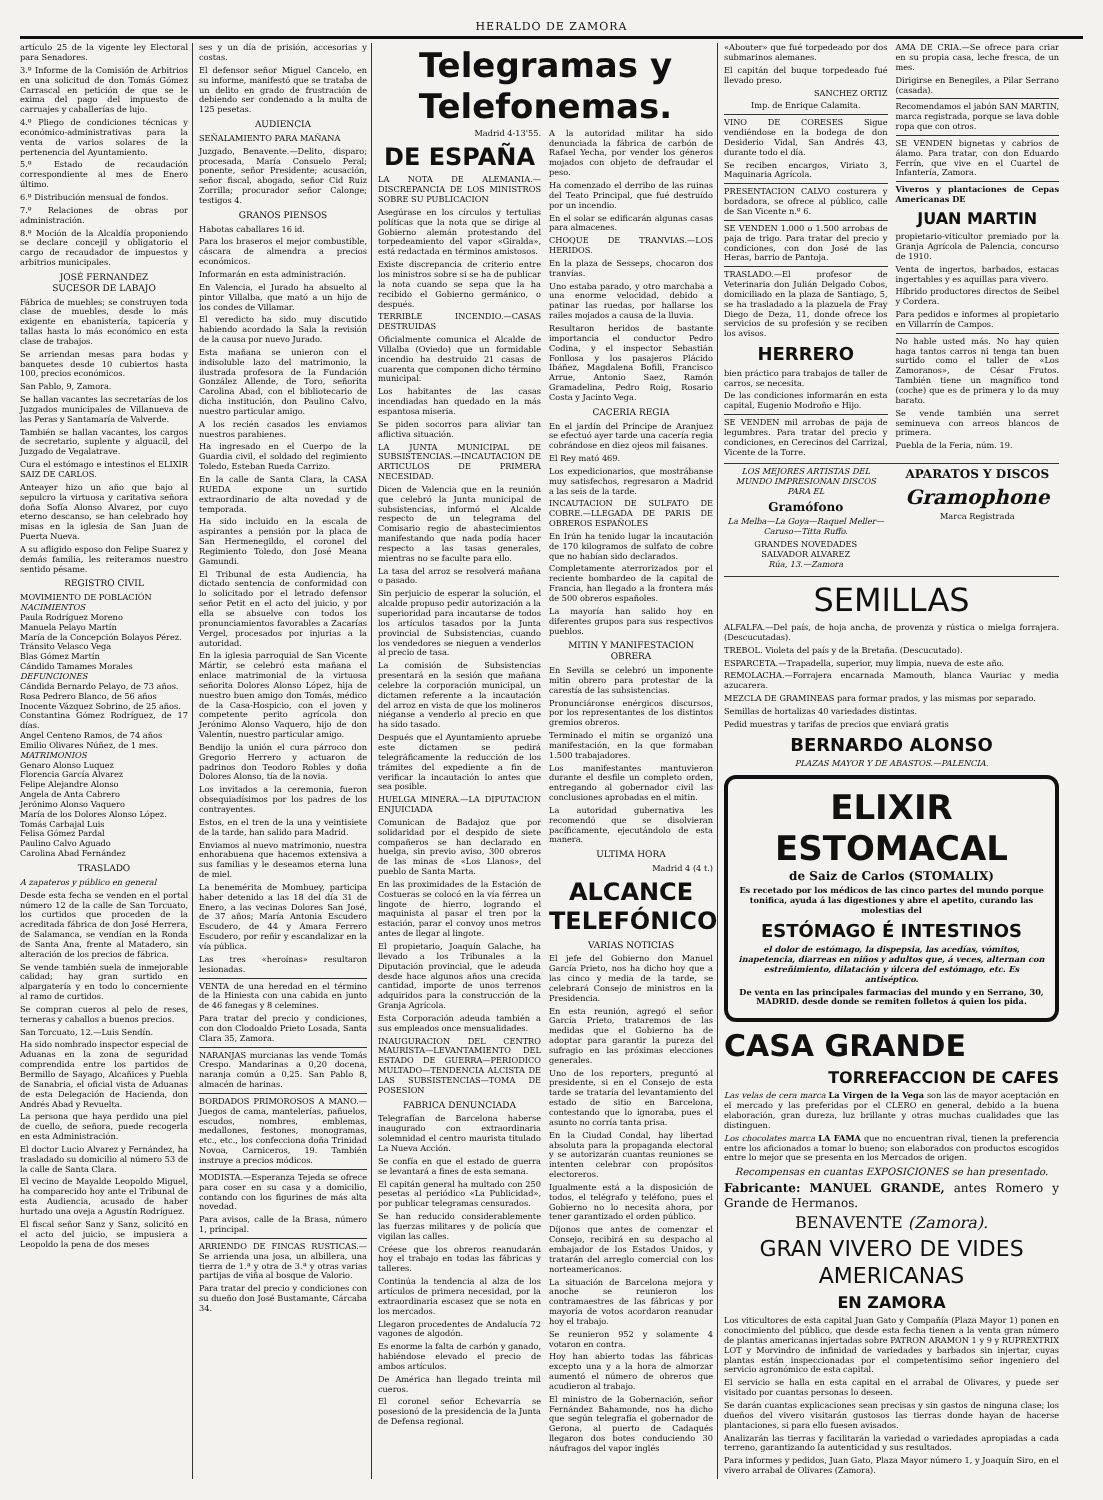HERALDO DE ZAMORA
artículo 25 de la vigente ley Electoral para Senadores.
3.º Informe de la Comisión de Arbitrios en una solicitud de don Tomás Gómez Carrascal en petición de que se le exima del pago del impuesto de carruajes y caballerías de lujo.
4.º Pliego de condiciones técnicas y económico-administrativas para la venta de varios solares de la pertenencia del Ayuntamiento.
5.º Estado de recaudación correspondiente al mes de Enero último.
6.º Distribución mensual de fondos.
7.º Relaciones de obras por administración.
8.º Moción de la Alcaldía proponiendo se declare concejil y obligatorio el cargo de recaudador de impuestos y arbitrios municipales.
JOSÉ FERNANDEZ
SUCESOR DE LABAJO
Fábrica de muebles; se construyen toda clase de muebles, desde lo más exigente en ebanistería, tapicería y tallas hasta lo más económico en esta clase de trabajos.
Se arriendan mesas para bodas y banquetes desde 10 cubiertos hasta 100, precios económicos.
San Pablo, 9, Zamora.
Se hallan vacantes las secretarías de los Juzgados municipales de Villanueva de las Peras y Santamaría de Valverde.
También se hallan vacantes, los cargos de secretario, suplente y alguacil, del Juzgado de Vegalatrave.
Cura el estómago e intestinos el ELIXIR SAIZ DE CARLOS.
Anteayer hizo un año que bajo al sepulcro la virtuosa y caritativa señora doña Sofía Alonso Alvarez, por cuyo eterno descanso, se han celebrado hoy misas en la iglesia de San Juan de Puerta Nueva.
A su afligido esposo don Felipe Suarez y demás familia, les reiteramos nuestro sentido pésame.
REGISTRO CIVIL
MOVIMIENTO DE POBLACIÓN
NACIMIENTOS
Paula Rodríguez Moreno
Manuela Pelayo Martín
María de la Concepción Bolayos Pérez.
Tránsito Velasco Vega
Blas Gómez Martín
Cándido Tamames Morales
DEFUNCIONES
Cándida Bernardo Pelayo, de 73 años.
Rosa Pedrero Blanco, de 56 años
Inocente Vázquez Sobrino, de 25 años.
Constantina Gómez Rodríguez, de 17 días.
Angel Centeno Ramos, de 74 años
Emilio Olivares Núñez, de 1 mes.
MATRIMONIOS
Genaro Alonso Luquez
Florencia García Alvarez
Felipe Alejandre Alonso
Angela de Anta Cabrero
Jerónimo Alonso Vaquero
María de los Dolores Alonso López.
Tomás Carbajal Luis
Felisa Gómez Pardal
Paulino Calvo Aguado
Carolina Abad Fernández
TRASLADO
A zapateros y público en general
Desde esta fecha se venden en el portal número 12 de la calle de San Torcuato, los curtidos que proceden de la acreditada fábrica de don José Herrera, de Salamanca, se vendían en la Ronda de Santa Ana, frente al Matadero, sin alteración de los precios de fábrica.
Se vende también suela de inmejorable calidad; hay gran surtido en alpargatería y en todo lo concerniente al ramo de curtidos.
Se compran cueros al pelo de reses, terneras y caballos a buenos precios.
San Torcuato, 12.—Luis Sendín.
Ha sido nombrado inspector especial de Aduanas en la zona de seguridad comprendida entre los partidos de Bermillo de Sayago, Alcañices y Puebla de Sanabria, el oficial vista de Aduanas de esta Delegación de Hacienda, don Andrés Abad y Revuelta.
La persona que haya perdido una piel de cuello, de señora, puede recogerla en esta Administración.
El doctor Lucio Alvarez y Fernández, ha trasladado su domicilio al número 53 de la calle de Santa Clara.
El vecino de Mayalde Leopoldo Miguel, ha comparecido hoy ante el Tribunal de esta Audiencia, acusado de haber hurtado una oveja a Agustín Rodríguez.
El fiscal señor Sanz y Sanz, solicitó en el acto del juicio, se impusiera a Leopoldo la pena de dos meses
ses y un día de prisión, accesorias y costas.
El defensor señor Miguel Cancelo, en su informe, manifestó que se trataba de un delito en grado de frustración de debiendo ser condenado a la multa de 125 pesetas.
AUDIENCIA
SEÑALAMIENTO PARA MAÑANA
Juzgado, Benavente.—Delito, disparo; procesada, María Consuelo Peral; ponente, señor Presidente; acusación, señor fiscal, abogado, señor Cid Ruiz Zorrilla; procurador señor Calonge; testigos 4.
GRANOS PIENSOS
Habotas caballares 16 id.
Para los braseros el mejor combustible, cáscara de almendra a precios económicos.
Informarán en esta administración.
En Valencia, el Jurado ha absuelto al pintor Villalba, que mató a un hijo de los condes de Villamar.
El veredicto ha sido muy discutido habiendo acordado la Sala la revisión de la causa por nuevo Jurado.
Esta mañana se unieron con el indisoluble lazo del matrimonio, la ilustrada profesora de la Fundación González Allende, de Toro, señorita Carolina Abad, con el bibliotecario de dicha institución, don Paulino Calvo, nuestro particular amigo.
A los recién casados les enviamos nuestros parabienes.
Ha ingresado en el Cuerpo de la Guardia civil, el soldado del regimiento Toledo, Esteban Rueda Carrizo.
En la calle de Santa Clara, la CASA RUEDA expone un surtido extraordinario de alta novedad y de temporada.
Ha sido incluido en la escala de aspirantes a pensión por la placa de San Hermenegildo, el coronel del Regimiento Toledo, don José Meana Gamundi.
El Tribunal de esta Audiencia, ha dictado sentencia de conformidad con lo solicitado por el letrado defensor señor Petit en el acto del juicio, y por ella se absuelve con todos los pronunciamientos favorables a Zacarías Vergel, procesados por injurias a la autoridad.
En la iglesia parroquial de San Vicente Mártir, se celebró esta mañana el enlace matrimonial de la virtuosa señorita Dolores Alonso López, hija de nuestro buen amigo don Tomás, médico de la Casa-Hospicio, con el joven y competente perito agrícola don Jerónimo Alonso Vaquero, hijo de don Valentín, nuestro particular amigo.
Bendijo la unión el cura párroco don Gregorio Herrero y actuaron de padrinos don Teodoro Robles y doña Dolores Alonso, tía de la novia.
Los invitados a la ceremonia, fueron obsequiadísimos por los padres de los contrayentes.
Estos, en el tren de la una y veintisiete de la tarde, han salido para Madrid.
Enviamos al nuevo matrimonio, nuestra enhorabuena que hacemos extensiva a sus familias y le deseamos eterna luna de miel.
La benemérita de Mombuey, participa haber detenido a las 18 del día 31 de Enero, a las vecinas Dolores San José, de 37 años; María Antonia Escudero Escudero, de 44 y Amara Ferrero Escudero, por reñir y escandalizar en la vía pública.
Las tres «heroínas» resultaron lesionadas.
VENTA de una heredad en el término de la Hiniesta con una cabida en junto de 46 fanegas y 8 celemines.
Para tratar del precio y condiciones, con don Clodoaldo Prieto Losada, Santa Clara 35, Zamora.
NARANJAS murcianas las vende Tomás Crespo. Mandarinas a 0,20 docena, naranja común a 0,25. San Pablo 8, almacén de harinas.
BORDADOS PRIMOROSOS A MANO.—Juegos de cama, mantelerías, pañuelos, escudos, nombres, emblemas, medallones, festones, monogramas, etc., etc., los confecciona doña Trinidad Novoa, Carniceros, 19. También instruye a precios módicos.
MODISTA.—Esperanza Tejeda se ofrece para coser en su casa y a domicilio, contando con los figurines de más alta novedad.
Para avisos, calle de la Brasa, número 1, principal.
ARRIENDO DE FINCAS RUSTICAS.—Se arrienda una josa, un albillera, una tierra de 1.ª y otra de 3.ª y otras varias partijas de viña al bosque de Valorio.
Para tratar del precio y condiciones con su dueño don José Bustamante, Cárcaba 34.
Telegramas y Telefonemas.
Madrid 4-13'55.
DE ESPAÑA
LA NOTA DE ALEMANIA.—DISCREPANCIA DE LOS MINISTROS SOBRE SU PUBLICACION
Asegúrase en los círculos y tertulias políticas que la nota que se dirige al Gobierno alemán protestando del torpedeamiento del vapor «Giralda», está redactada en términos amistosos.
Existe discrepancia de criterio entre los ministros sobre si se ha de publicar la nota cuando se sepa que la ha recibido el Gobierno germánico, o después.
TERRIBLE INCENDIO.—CASAS DESTRUIDAS
Oficialmente comunica el Alcalde de Villalba (Oviedo) que un formidable incendio ha destruido 21 casas de cuarenta que componen dicho término municipal.
Los habitantes de las casas incendiadas han quedado en la más espantosa miseria.
Se piden socorros para aliviar tan aflictiva situación.
LA JUNTA MUNICIPAL DE SUBSISTENCIAS.—INCAUTACION DE ARTICULOS DE PRIMERA NECESIDAD.
Dicen de Valencia que en la reunión que celebró la Junta municipal de subsistencias, informó el Alcalde respecto de un telegrama del Comisario regio de abastecimientos manifestando que nada podía hacer respecto a las tasas generales, mientras no se faculte para ello.
La tasa del arroz se resolverá mañana o pasado.
Sin perjuicio de esperar la solución, el alcalde propuso pedir autorización a la superioridad para incautarse de todos los artículos tasados por la Junta provincial de Subsistencias, cuando los vendedores se nieguen a venderlos al precio de tasa.
La comisión de Subsistencias presentará en la sesión que mañana celebre la corporación municipal, un dictamen referente a la incautación del arroz en vista de que los molineros niéganse a venderlo al precio en que ha sido tasado.
Después que el Ayuntamiento apruebe este dictamen se pedirá telegráficamente la reducción de los trámites del expediente a fin de verificar la incautación lo antes que sea posible.
HUELGA MINERA.—LA DIPUTACION ENJUICIADA
Comunican de Badajoz que por solidaridad por el despido de siete compañeros se han declarado en huelga, sin previo aviso, 300 obreros de las minas de «Los Llanos», del pueblo de Santa Marta.
En las proximidades de la Estación de Costueras se colocó en la vía férrea un lingote de hierro, logrando el maquinista al pasar el tren por la estación, parar el convoy unos metros antes de llegar al lingote.
El propietario, Joaquín Galache, ha llevado a los Tribunales a la Diputación provincial, que le adeuda desde hace algunos años una crecida cantidad, importe de unos terrenos adquiridos para la construcción de la Granja Agrícola.
Esta Corporación adeuda también a sus empleados once mensualidades.
INAUGURACION DEL CENTRO MAURISTA—LEVANTAMIENTO DEL ESTADO DE GUERRA—PERIODICO MULTADO—TENDENCIA ALCISTA DE LAS SUBSISTENCIAS—TOMA DE POSESION
FABRICA DENUNCIADA
Telegrafían de Barcelona haberse inaugurado con extraordinaria solemnidad el centro maurista titulado La Nueva Acción.
Se confía en que el estado de guerra se levantará a fines de esta semana.
El capitán general ha multado con 250 pesetas al periódico «La Publicidad», por publicar telegramas censurados.
Se han reducido considerablemente las fuerzas militares y de policía que vigilan las calles.
Créese que los obreros reanudarán hoy el trabajo en todas las fábricas y talleres.
Continúa la tendencia al alza de los artículos de primera necesidad, por la extraordinaria escasez que se nota en los mercados.
Llegaron procedentes de Andalucía 72 vagones de algodón.
Es enorme la falta de carbón y ganado, habiéndose elevado el precio de ambos artículos.
De América han llegado treinta mil cueros.
El coronel señor Echevarría se posesionó de la presidencia de la Junta de Defensa regional.
A la autoridad militar ha sido denunciada la fábrica de carbón de Rafael Yecha, por vender los géneros mojados con objeto de defraudar el peso.
Ha comenzado el derribo de las ruinas del Teato Principal, que fué destruído por un incendio.
En el solar se edificarán algunas casas para almacenes.
CHOQUE DE TRANVIAS.—LOS HERIDOS.
En la plaza de Sesseps, chocaron dos tranvías.
Uno estaba parado, y otro marchaba a una enorme velocidad, debido a patinar las ruedas, por hallarse los railes mojados a causa de la lluvia.
Resultaron heridos de bastante importancia el conductor Pedro Codina, y el inspector Sebastián Fonllosa y los pasajeros Plácido Ibáñez, Magdalena Bofili, Francisco Arrue, Antonio Saez, Ramón Gramadelina, Pedro Roig, Rosario Costa y Jacinto Vega.
CACERIA REGIA
En el jardín del Príncipe de Aranjuez se efectuó ayer tarde una cacería regia cobrándose en diez ojeos mil faisanes.
El Rey mató 469.
Los expedicionarios, que mostrábanse muy satisfechos, regresaron a Madrid a las seis de la tarde.
INCAUTACION DE SULFATO DE COBRE.—LLEGADA DE PARIS DE OBREROS ESPAÑOLES
En Irún ha tenido lugar la incautación de 170 kilogramos de sulfato de cobre que no habían sido declarados.
Completamente aterrorizados por el reciente bombardeo de la capital de Francia, han llegado a la frontera más de 500 obreros españoles.
La mayoría han salido hoy en diferentes grupos para sus respectivos pueblos.
MITIN Y MANIFESTACION OBRERA
En Sevilla se celebró un imponente mitin obrero para protestar de la carestía de las subsistencias.
Pronunciáronse enérgicos discursos, por los representantes de los distintos gremios obreros.
Terminado el mitin se organizó una manifestación, en la que formaban 1.500 trabajadores.
Los manifestantes mantuvieron durante el desfile un completo orden, entregando al gobernador civil las conclusiones aprobadas en el mitin.
La autoridad gubernativa les recomendó que se disolvieran pacíficamente, ejecutándolo de esta manera.
ULTIMA HORA
Madrid 4 (4 t.)
ALCANCE TELEFÓNICO
VARIAS NOTICIAS
El jefe del Gobierno don Manuel García Prieto, nos ha dicho hoy que a las cinco y media de la tarde, se celebrará Consejo de ministros en la Presidencia.
En esta reunión, agregó el señor García Prieto, trataremos de las medidas que el Gobierno ha de adoptar para garantir la pureza del sufragio en las próximas elecciones generales.
Uno de los reporters, preguntó al presidente, si en el Consejo de esta tarde se trataría del levantamiento del estado de sitio en Barcelona, contestando que lo ignoraba, pues el asunto no corría tanta prisa.
En la Ciudad Condal, hay libertad absoluta para la propaganda electoral y se autorizarán cuantas reuniones se intenten celebrar con propósitos electoreros.
Igualmente está a la disposición de todos, el telégrafo y teléfono, pues el Gobierno no lo necesita ahora, por tener garantizado el orden público.
Díjonos que antes de comenzar el Consejo, recibirá en su despacho al embajador de los Estados Unidos, y tratarán del arreglo comercial con los norteamericanos.
La situación de Barcelona mejora y anoche se reunieron los contramaestres de las fábricas y por mayoría de votos acordaron reanudar hoy el trabajo.
Se reunieron 952 y solamente 4 votaron en contra.
Hoy han abierto todas las fábricas excepto una y a la hora de almorzar aumentó el número de obreros que acudieron al trabajo.
El ministro de la Gobernación, señor Fernández Bahamonde, nos ha dicho que según telegrafía el gobernador de Gerona, al puerto de Cadaqués llegaron dos botes conduciendo 30 náufragos del vapor inglés
«Abouter» que fué torpedeado por dos submarinos alemanes.
El capitán del buque torpedeado fué llevado preso.
SANCHEZ ORTIZ
Imp. de Enrique Calamita.
VINO DE CORESES Sigue vendiéndose en la bodega de don Desiderio Vidal, San Andrés 43, durante todo el día.
Se reciben encargos, Viriato 3, Maquinaria Agrícola.
PRESENTACION CALVO costurera y bordadora, se ofrece al público, calle de San Vicente n.º 6.
SE VENDEN 1.000 o 1.500 arrobas de paja de trigo. Para tratar del precio y condiciones, con don José de las Heras, barrio de Pantoja.
TRASLADO.—El profesor de Veterinaria don Julián Delgado Cobos, domiciliado en la plaza de Santiago, 5, se ha trasladado a la plazuela de Fray Diego de Deza, 11, donde ofrece los servicios de su profesión y se reciben los avisos.
HERRERO
bien práctico para trabajos de taller de carros, se necesita.
De las condiciones informarán en esta capital, Eugenio Modroño e Hijo.
SE VENDEN mil arrobas de paja de legumbres. Para tratar del precio y condiciones, en Cerecinos del Carrizal, Vicente de la Torre.
AMA DE CRIA.—Se ofrece para criar en su propia casa, leche fresca, de un mes.
Dirigirse en Benegiles, a Pilar Serrano (casada).
Recomendamos el jabón SAN MARTIN, marca registrada, porque se lava doble ropa que con otros.
SE VENDEN bignetas y cabrios de álamo. Para tratar, con don Eduardo Ferrín, que vive en el Cuartel de Infantería, Zamora.
Viveros y plantaciones de Cepas Americanas DE
JUAN MARTIN
propietario-viticultor premiado por la Granja Agrícola de Palencia, concurso de 1910.
Venta de ingertos, barbados, estacas ingertables y es aquillas para vivero.
Híbrido productores directos de Seibel y Cordera.
Para pedidos e informes al propietario en Villarrín de Campos.
No hable usted más. No hay quien haga tantos carros ni tenga tan buen surtido como el taller de «Los Zamoranos», de César Frutos. También tiene un magnífico tond (coche) que es de primera y lo da muy barato.
Se vende también una serret seminueva con arreos blancos de primera.
Puebla de la Feria, núm. 19.
LOS MEJORES ARTISTAS DEL MUNDO IMPRESIONAN DISCOS PARA EL
Gramófono
La Melba—La Goya—Raquel Meller—Caruso—Titta Ruffo.
GRANDES NOVEDADES
SALVADOR ALVAREZ
Rúa, 13.—Zamora
APARATOS Y DISCOS
Gramophone
Marca Registrada
SEMILLAS
ALFALFA.—Del país, de hoja ancha, de provenza y rústica o mielga forrajera. (Descucutadas).
TREBOL. Violeta del país y de la Bretaña. (Descucutado).
ESPARCETA.—Trapadella, superior, muy limpia, nueva de este año.
REMOLACHA.—Forrajera encarnada Mamouth, blanca Vauriac y media azucarera.
MEZCLA DE GRAMINEAS para formar prados, y las mismas por separado.
Semillas de hortalizas 40 variedades distintas.
Pedid muestras y tarifas de precios que enviará gratis
BERNARDO ALONSO
PLAZAS MAYOR Y DE ABASTOS.—PALENCIA.
ELIXIR ESTOMACAL
de Saiz de Carlos (STOMALIX)
Es recetado por los médicos de las cinco partes del mundo porque tonifica, ayuda á las digestiones y abre el apetito, curando las molestias del
ESTÓMAGO É INTESTINOS
el dolor de estómago, la dispepsia, las acedías, vómitos, inapetencia, diarreas en niños y adultos que, á veces, alternan con estreñimiento, dilatación y úlcera del estómago, etc. Es antiséptico.
De venta en las principales farmacias del mundo y en Serrano, 30, MADRID. desde donde se remiten folletos á quien los pida.
CASA GRANDE
TORREFACCION DE CAFES
Las velas de cera marca La Virgen de la Vega son las de mayor aceptación en el mercado y las preferidas por el CLERO en general, debido a la buena elaboración, gran dureza, luz brillante y otras muchas cualidades que las distinguen.
Los chocolates marca LA FAMA que no encuentran rival, tienen la preferencia entre los aficionados a tomar lo bueno; son elaborados con productos escogidos entre lo mejor que se presenta en los Mercados de origen.
Recompensas en cuantas EXPOSICIONES se han presentado.
Fabricante: MANUEL GRANDE, antes Romero y Grande de Hermanos.
BENAVENTE (Zamora).
GRAN VIVERO DE VIDES AMERICANAS
EN ZAMORA
Los viticultores de esta capital Juan Gato y Compañía (Plaza Mayor 1) ponen en conocimiento del público, que desde esta fecha tienen a la venta gran número de plantas americanas injertadas sobre PATRON ARAMON 1 y 9 y RUPREXTRIX LOT y Morvindro de infinidad de variedades y barbados sin injertar, cuyas plantas están inspeccionadas por el competentísimo señor ingeniero del servicio agronómico de esta capital.
El servicio se halla en esta capital en el arrabal de Olivares, y puede ser visitado por cuantas personas lo deseen.
Se darán cuantas explicaciones sean precisas y sin gastos de ninguna clase; los dueños del vivero visitarán gustosos las tierras donde hayan de hacerse plantaciones, si para ello fuesen avisados.
Analizarán las tierras y facilitarán la variedad o variedades apropiadas a cada terreno, garantizando la autenticidad y sus resultados.
Para informes y pedidos, Juan Gato, Plaza Mayor número 1, y Joaquín Siro, en el vivero arrabal de Olivares (Zamora).